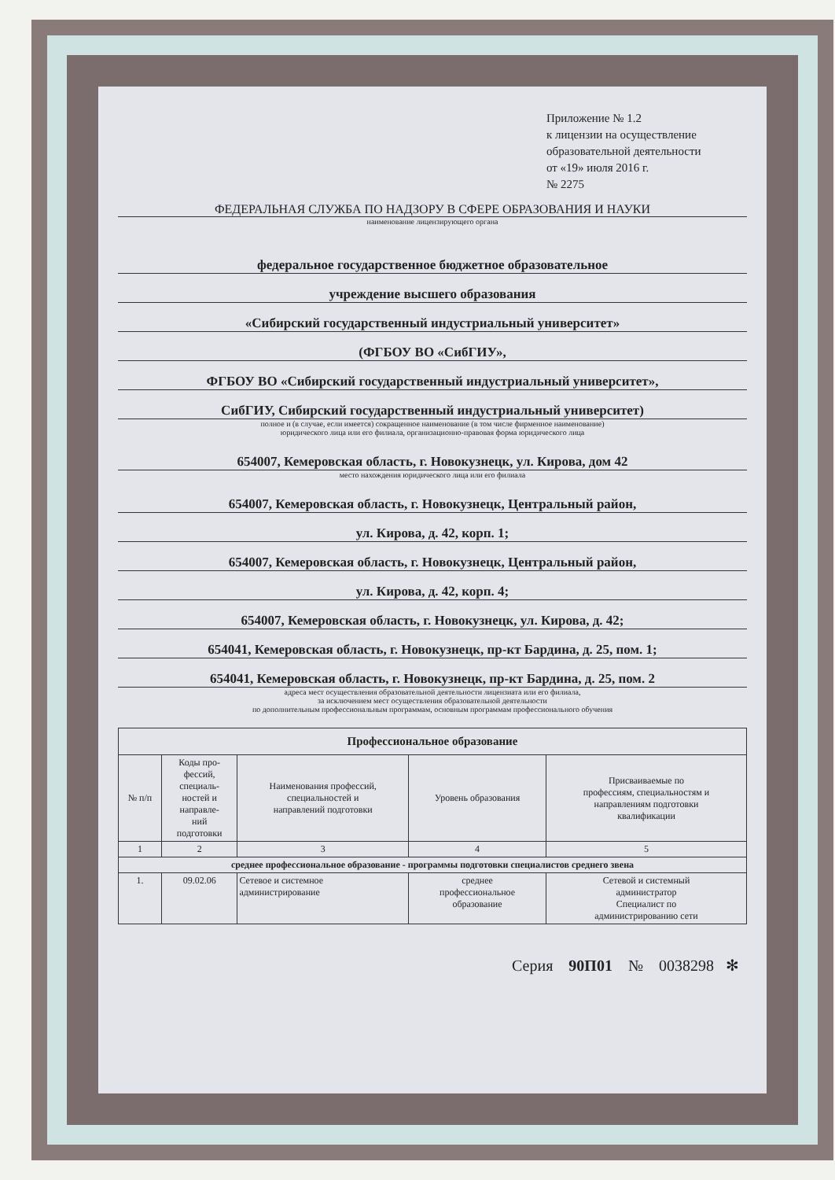Приложение № 1.2
к лицензии на осуществление
образовательной деятельности
от «19» июля 2016 г.
№ 2275
ФЕДЕРАЛЬНАЯ СЛУЖБА ПО НАДЗОРУ В СФЕРЕ ОБРАЗОВАНИЯ И НАУКИ
наименование лицензирующего органа
федеральное государственное бюджетное образовательное
учреждение высшего образования
«Сибирский государственный индустриальный университет»
(ФГБОУ ВО «СибГИУ»,
ФГБОУ ВО «Сибирский государственный индустриальный университет»,
СибГИУ, Сибирский государственный индустриальный университет)
полное и (в случае, если имеется) сокращенное наименование (в том числе фирменное наименование)
юридического лица или его филиала, организационно-правовая форма юридического лица
654007, Кемеровская область, г. Новокузнецк, ул. Кирова, дом 42
место нахождения юридического лица или его филиала
654007, Кемеровская область, г. Новокузнецк, Центральный район,
ул. Кирова, д. 42, корп. 1;
654007, Кемеровская область, г. Новокузнецк, Центральный район,
ул. Кирова, д. 42, корп. 4;
654007, Кемеровская область, г. Новокузнецк, ул. Кирова, д. 42;
654041, Кемеровская область, г. Новокузнецк, пр-кт Бардина, д. 25, пом. 1;
654041, Кемеровская область, г. Новокузнецк, пр-кт Бардина, д. 25, пом. 2
адреса мест осуществления образовательной деятельности лицензиата или его филиала,
за исключением мест осуществления образовательной деятельности
по дополнительным профессиональным программам, основным программам профессионального обучения
| Профессиональное образование | | | | |
| --- | --- | --- | --- | --- |
| № п/п | Коды про- фессий, специаль- ностей и направле- ний подготовки | Наименования профессий, специальностей и направлений подготовки | Уровень образования | Присваиваемые по профессиям, специальностям и направлениям подготовки квалификации |
| 1 | 2 | 3 | 4 | 5 |
| среднее профессиональное образование - программы подготовки специалистов среднего звена | | | | |
| 1. | 09.02.06 | Сетевое и системное администрирование | среднее профессиональное образование | Сетевой и системный администратор Специалист по администрированию сети |
Серия 90П01 № 0038298 ✻